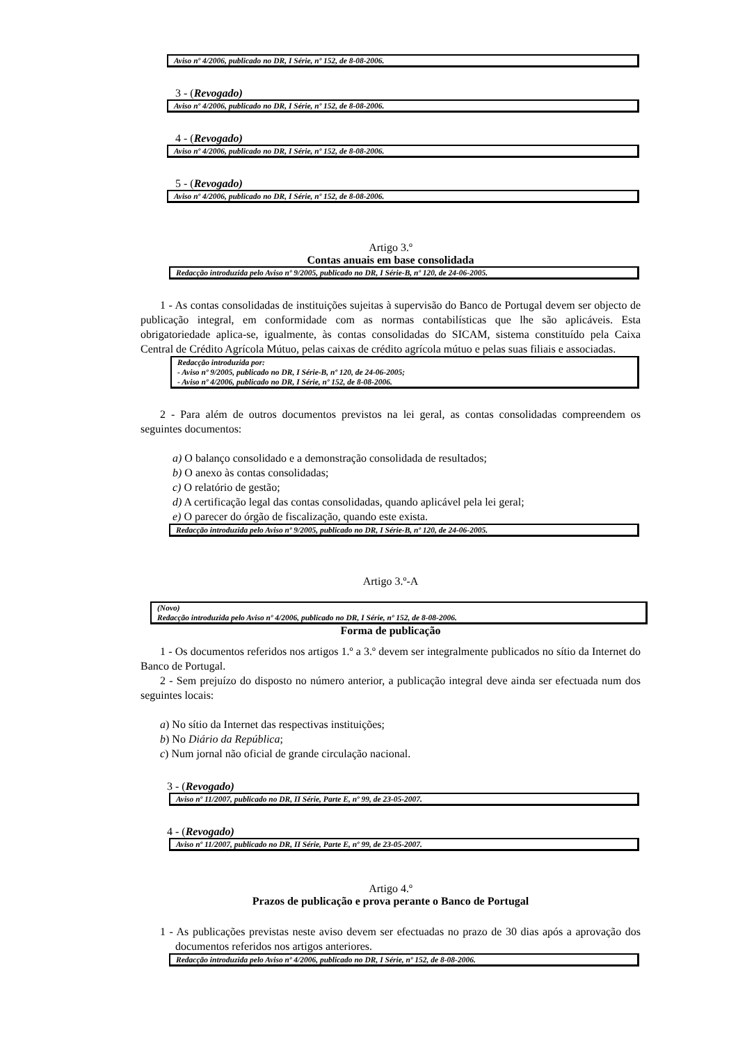Aviso nº 4/2006, publicado no DR, I Série, nº 152, de 8-08-2006.
3 - (Revogado)
Aviso nº 4/2006, publicado no DR, I Série, nº 152, de 8-08-2006.
4 - (Revogado)
Aviso nº 4/2006, publicado no DR, I Série, nº 152, de 8-08-2006.
5 - (Revogado)
Aviso nº 4/2006, publicado no DR, I Série, nº 152, de 8-08-2006.
Artigo 3.º
Contas anuais em base consolidada
Redacção introduzida pelo Aviso nº 9/2005, publicado no DR, I Série-B, nº 120, de 24-06-2005.
1 - As contas consolidadas de instituições sujeitas à supervisão do Banco de Portugal devem ser objecto de publicação integral, em conformidade com as normas contabilísticas que lhe são aplicáveis. Esta obrigatoriedade aplica-se, igualmente, às contas consolidadas do SICAM, sistema constituído pela Caixa Central de Crédito Agrícola Mútuo, pelas caixas de crédito agrícola mútuo e pelas suas filiais e associadas.
Redacção introduzida por:
- Aviso nº 9/2005, publicado no DR, I Série-B, nº 120, de 24-06-2005;
- Aviso nº 4/2006, publicado no DR, I Série, nº 152, de 8-08-2006.
2 - Para além de outros documentos previstos na lei geral, as contas consolidadas compreendem os seguintes documentos:
a) O balanço consolidado e a demonstração consolidada de resultados;
b) O anexo às contas consolidadas;
c) O relatório de gestão;
d) A certificação legal das contas consolidadas, quando aplicável pela lei geral;
e) O parecer do órgão de fiscalização, quando este exista.
Redacção introduzida pelo Aviso nº 9/2005, publicado no DR, I Série-B, nº 120, de 24-06-2005.
Artigo 3.º-A
(Novo)
Redacção introduzida pelo Aviso nº 4/2006, publicado no DR, I Série, nº 152, de 8-08-2006.
Forma de publicação
1 - Os documentos referidos nos artigos 1.º a 3.º devem ser integralmente publicados no sítio da Internet do Banco de Portugal.
2 - Sem prejuízo do disposto no número anterior, a publicação integral deve ainda ser efectuada num dos seguintes locais:
a) No sítio da Internet das respectivas instituições;
b) No Diário da República;
c) Num jornal não oficial de grande circulação nacional.
3 - (Revogado)
Aviso nº 11/2007, publicado no DR, II Série, Parte E, nº 99, de 23-05-2007.
4 - (Revogado)
Aviso nº 11/2007, publicado no DR, II Série, Parte E, nº 99, de 23-05-2007.
Artigo 4.º
Prazos de publicação e prova perante o Banco de Portugal
1 - As publicações previstas neste aviso devem ser efectuadas no prazo de 30 dias após a aprovação dos documentos referidos nos artigos anteriores.
Redacção introduzida pelo Aviso nº 4/2006, publicado no DR, I Série, nº 152, de 8-08-2006.